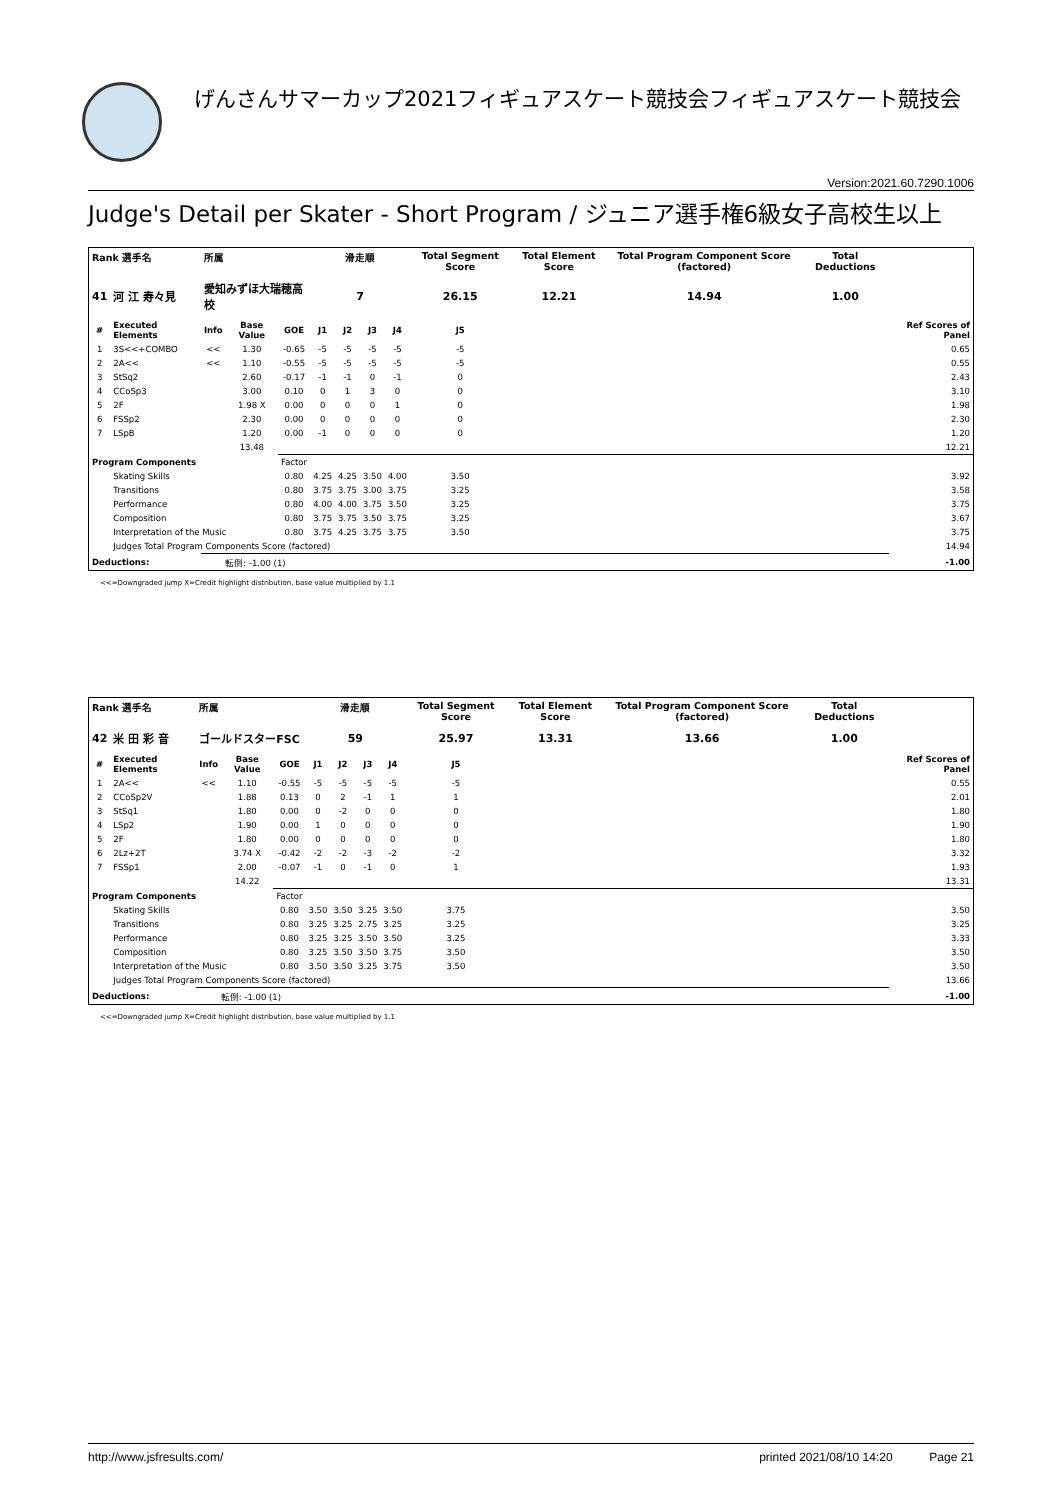げんさんサマーカップ2021フィギュアスケート競技会フィギュアスケート競技会
Version:2021.60.7290.1006
Judge's Detail per Skater - Short Program / ジュニア選手権6級女子高校生以上
| Rank 選手名 | | 所属 | | | 滑走順 | | | | Total Segment Score | | Total Element Score | Total Program Component Score (factored) | Total Deductions | |
| --- | --- | --- | --- | --- | --- | --- | --- | --- | --- | --- | --- | --- | --- | --- |
| 41 | 河 江 寿々見 | 愛知みずほ大瑞穂高校 | | | 7 | | | | 26.15 | | 12.21 | 14.94 | 1.00 | |
| # | Executed Elements | Info | Base Value | GOE | J1 | J2 | J3 | J4 | J5 | | | | | Ref Scores of Panel |
| 1 | 3S<<+COMBO | << | 1.30 | -0.65 | -5 | -5 | -5 | -5 | -5 | | | | | 0.65 |
| 2 | 2A<< | << | 1.10 | -0.55 | -5 | -5 | -5 | -5 | -5 | | | | | 0.55 |
| 3 | StSq2 | | 2.60 | -0.17 | -1 | -1 | 0 | -1 | 0 | | | | | 2.43 |
| 4 | CCoSp3 | | 3.00 | 0.10 | 0 | 1 | 3 | 0 | 0 | | | | | 3.10 |
| 5 | 2F | | 1.98 X | 0.00 | 0 | 0 | 0 | 1 | 0 | | | | | 1.98 |
| 6 | FSSp2 | | 2.30 | 0.00 | 0 | 0 | 0 | 0 | 0 | | | | | 2.30 |
| 7 | LSpB | | 1.20 | 0.00 | -1 | 0 | 0 | 0 | 0 | | | | | 1.20 |
| | | | 13.48 | | | | | | | | | | | 12.21 |
| Program Components | | | | Factor | | | | | | | | | | |
| | Skating Skills | | | 0.80 | 4.25 | 4.25 | 3.50 | 4.00 | 3.50 | | | | | 3.92 |
| | Transitions | | | 0.80 | 3.75 | 3.75 | 3.00 | 3.75 | 3.25 | | | | | 3.58 |
| | Performance | | | 0.80 | 4.00 | 4.00 | 3.75 | 3.50 | 3.25 | | | | | 3.75 |
| | Composition | | | 0.80 | 3.75 | 3.75 | 3.50 | 3.75 | 3.25 | | | | | 3.67 |
| | Interpretation of the Music | | | 0.80 | 3.75 | 4.25 | 3.75 | 3.75 | 3.50 | | | | | 3.75 |
| | Judges Total Program Components Score (factored) | | | | | | | | | | | | | 14.94 |
| Deductions: | | 転倒: -1.00 (1) | | | | | | | | | | | | -1.00 |
<<=Downgraded jump X=Credit highlight distribution, base value multiplied by 1.1
| Rank 選手名 | | 所属 | | | 滑走順 | | | | Total Segment Score | | Total Element Score | Total Program Component Score (factored) | Total Deductions | |
| --- | --- | --- | --- | --- | --- | --- | --- | --- | --- | --- | --- | --- | --- | --- |
| 42 | 米 田 彩 音 | ゴールドスターFSC | | | 59 | | | | 25.97 | | 13.31 | 13.66 | 1.00 | |
| # | Executed Elements | Info | Base Value | GOE | J1 | J2 | J3 | J4 | J5 | | | | | Ref Scores of Panel |
| 1 | 2A<< | << | 1.10 | -0.55 | -5 | -5 | -5 | -5 | -5 | | | | | 0.55 |
| 2 | CCoSp2V | | 1.88 | 0.13 | 0 | 2 | -1 | 1 | 1 | | | | | 2.01 |
| 3 | StSq1 | | 1.80 | 0.00 | 0 | -2 | 0 | 0 | 0 | | | | | 1.80 |
| 4 | LSp2 | | 1.90 | 0.00 | 1 | 0 | 0 | 0 | 0 | | | | | 1.90 |
| 5 | 2F | | 1.80 | 0.00 | 0 | 0 | 0 | 0 | 0 | | | | | 1.80 |
| 6 | 2Lz+2T | | 3.74 X | -0.42 | -2 | -2 | -3 | -2 | -2 | | | | | 3.32 |
| 7 | FSSp1 | | 2.00 | -0.07 | -1 | 0 | -1 | 0 | 1 | | | | | 1.93 |
| | | | 14.22 | | | | | | | | | | | 13.31 |
| Program Components | | | | Factor | | | | | | | | | | |
| | Skating Skills | | | 0.80 | 3.50 | 3.50 | 3.25 | 3.50 | 3.75 | | | | | 3.50 |
| | Transitions | | | 0.80 | 3.25 | 3.25 | 2.75 | 3.25 | 3.25 | | | | | 3.25 |
| | Performance | | | 0.80 | 3.25 | 3.25 | 3.50 | 3.50 | 3.25 | | | | | 3.33 |
| | Composition | | | 0.80 | 3.25 | 3.50 | 3.50 | 3.75 | 3.50 | | | | | 3.50 |
| | Interpretation of the Music | | | 0.80 | 3.50 | 3.50 | 3.25 | 3.75 | 3.50 | | | | | 3.50 |
| | Judges Total Program Components Score (factored) | | | | | | | | | | | | | 13.66 |
| Deductions: | | 転倒: -1.00 (1) | | | | | | | | | | | | -1.00 |
<<=Downgraded jump X=Credit highlight distribution, base value multiplied by 1.1
http://www.jsfresults.com/ printed 2021/08/10 14:20 Page 21